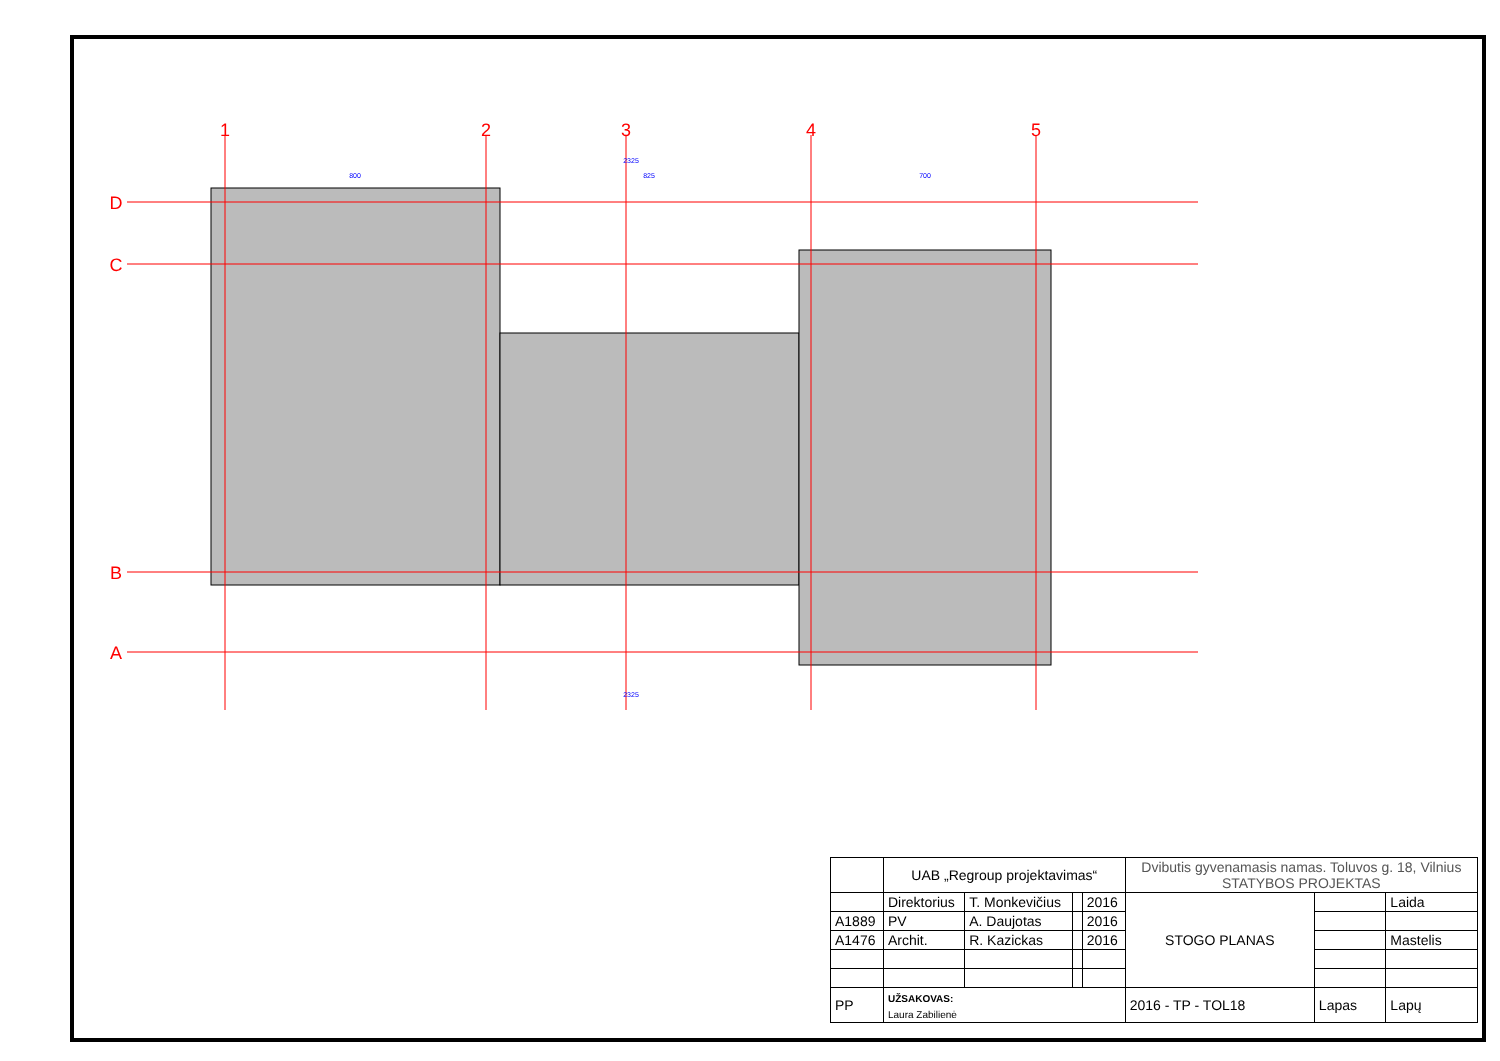1
2
3
4
5
D
C
B
A
2325
800
825
700
2325
| | UAB „Regroup projektavimas“ | | | | Dvibutis gyvenamasis namas. Toluvos g. 18, Vilnius STATYBOS PROJEKTAS | | |
| | Direktorius | T. Monkevičius | | 2016 | STOGO PLANAS | | Laida |
| A1889 | PV | A. Daujotas | | 2016 | | | |
| A1476 | Archit. | R. Kazickas | | 2016 | | | Mastelis |
| PP | UŽSAKOVAS: Laura Zabilienė | | | | 2016 - TP - TOL18 | Lapas | Lapų |